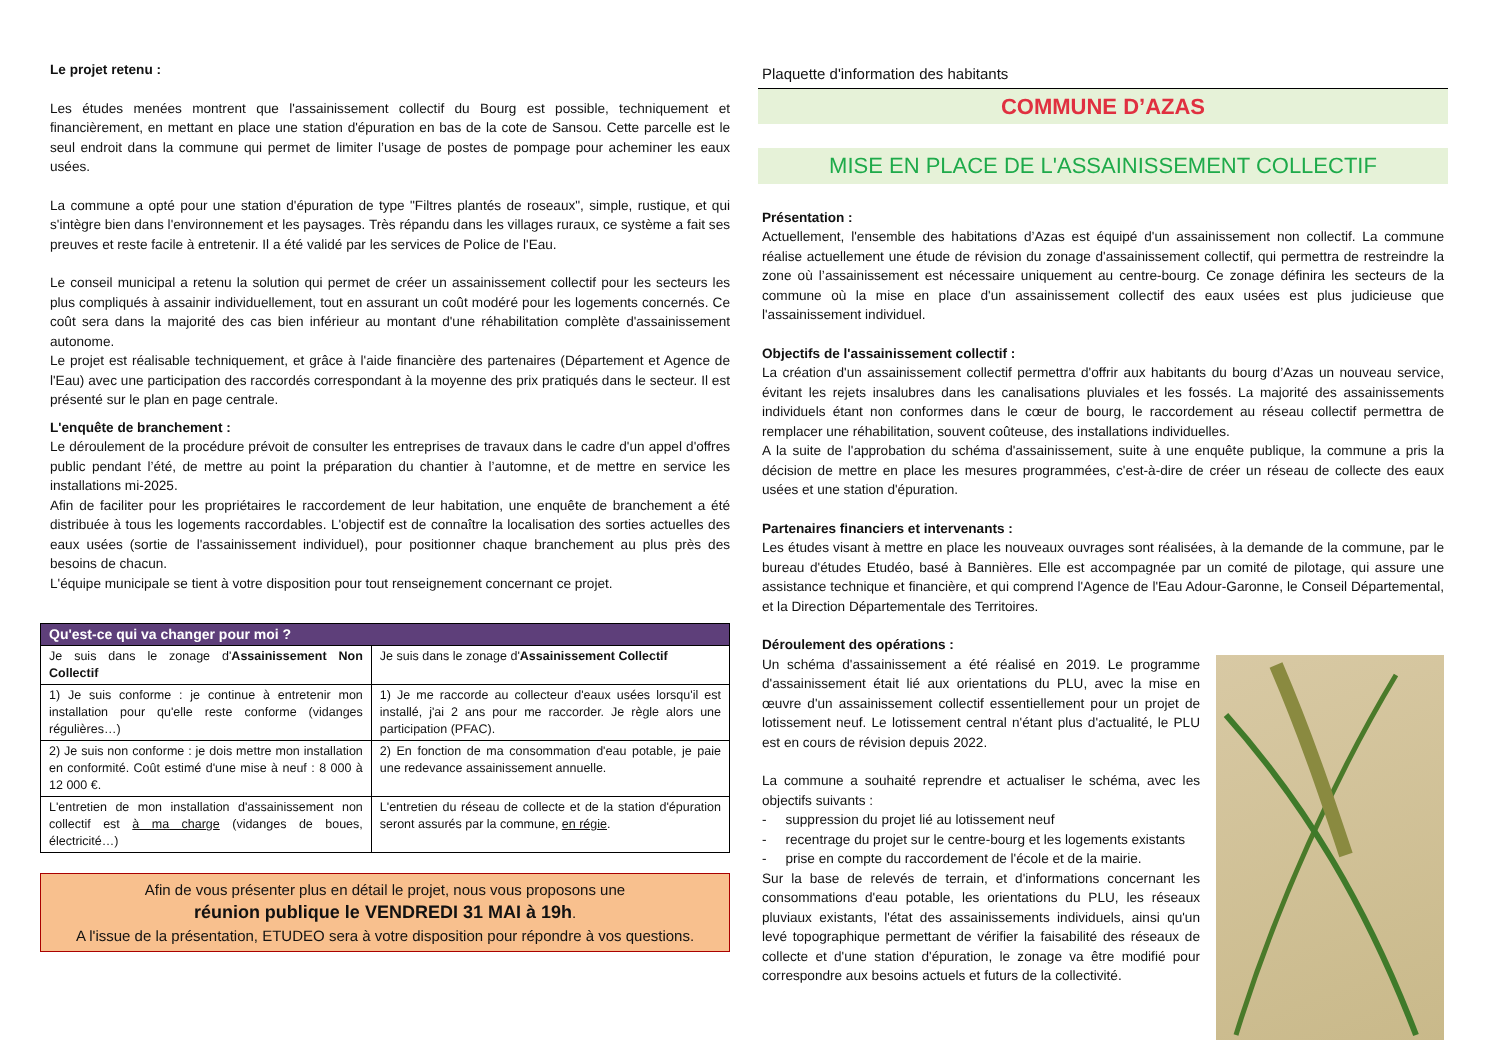Le projet retenu :
Les études menées montrent que l'assainissement collectif du Bourg est possible, techniquement et financièrement, en mettant en place une station d'épuration en bas de la cote de Sansou. Cette parcelle est le seul endroit dans la commune qui permet de limiter l’usage de postes de pompage pour acheminer les eaux usées.
La commune a opté pour une station d'épuration de type "Filtres plantés de roseaux", simple, rustique, et qui s'intègre bien dans l'environnement et les paysages. Très répandu dans les villages ruraux, ce système a fait ses preuves et reste facile à entretenir. Il a été validé par les services de Police de l'Eau.
Le conseil municipal a retenu la solution qui permet de créer un assainissement collectif pour les secteurs les plus compliqués à assainir individuellement, tout en assurant un coût modéré pour les logements concernés. Ce coût sera dans la majorité des cas bien inférieur au montant d'une réhabilitation complète d'assainissement autonome.
Le projet est réalisable techniquement, et grâce à l'aide financière des partenaires (Département et Agence de l'Eau) avec une participation des raccordés correspondant à la moyenne des prix pratiqués dans le secteur. Il est présenté sur le plan en page centrale.
L'enquête de branchement :
Le déroulement de la procédure prévoit de consulter les entreprises de travaux dans le cadre d'un appel d'offres public pendant l’été, de mettre au point la préparation du chantier à l’automne, et de mettre en service les installations mi-2025.
Afin de faciliter pour les propriétaires le raccordement de leur habitation, une enquête de branchement a été distribuée à tous les logements raccordables. L'objectif est de connaître la localisation des sorties actuelles des eaux usées (sortie de l'assainissement individuel), pour positionner chaque branchement au plus près des besoins de chacun.
L'équipe municipale se tient à votre disposition pour tout renseignement concernant ce projet.
| Qu'est-ce qui va changer pour moi ? | |
| --- | --- |
| Je suis dans le zonage d' Assainissement Non Collectif | Je suis dans le zonage d' Assainissement Collectif |
| 1) Je suis conforme : je continue à entretenir mon installation pour qu'elle reste conforme (vidanges régulières…) | 1) Je me raccorde au collecteur d'eaux usées lorsqu'il est installé, j'ai 2 ans pour me raccorder. Je règle alors une participation (PFAC). |
| 2) Je suis non conforme : je dois mettre mon installation en conformité. Coût estimé d'une mise à neuf : 8 000 à 12 000 €. | 2) En fonction de ma consommation d'eau potable, je paie une redevance assainissement annuelle. |
| L'entretien de mon installation d'assainissement non collectif est à ma charge (vidanges de boues, électricité…) | L'entretien du réseau de collecte et de la station d'épuration seront assurés par la commune, en régie . |
Afin de vous présenter plus en détail le projet, nous vous proposons une
réunion publique le VENDREDI 31 MAI à 19h.
A l'issue de la présentation, ETUDEO sera à votre disposition pour répondre à vos questions.
Plaquette d'information des habitants
COMMUNE D’AZAS
MISE EN PLACE DE L'ASSAINISSEMENT COLLECTIF
Présentation :
Actuellement, l'ensemble des habitations d’Azas est équipé d'un assainissement non collectif. La commune réalise actuellement une étude de révision du zonage d'assainissement collectif, qui permettra de restreindre la zone où l’assainissement est nécessaire uniquement au centre-bourg. Ce zonage définira les secteurs de la commune où la mise en place d'un assainissement collectif des eaux usées est plus judicieuse que l'assainissement individuel.
Objectifs de l'assainissement collectif :
La création d'un assainissement collectif permettra d'offrir aux habitants du bourg d’Azas un nouveau service, évitant les rejets insalubres dans les canalisations pluviales et les fossés. La majorité des assainissements individuels étant non conformes dans le cœur de bourg, le raccordement au réseau collectif permettra de remplacer une réhabilitation, souvent coûteuse, des installations individuelles.
A la suite de l'approbation du schéma d'assainissement, suite à une enquête publique, la commune a pris la décision de mettre en place les mesures programmées, c'est-à-dire de créer un réseau de collecte des eaux usées et une station d'épuration.
Partenaires financiers et intervenants :
Les études visant à mettre en place les nouveaux ouvrages sont réalisées, à la demande de la commune, par le bureau d'études Etudéo, basé à Bannières. Elle est accompagnée par un comité de pilotage, qui assure une assistance technique et financière, et qui comprend l'Agence de l'Eau Adour-Garonne, le Conseil Départemental, et la Direction Départementale des Territoires.
Déroulement des opérations :
Un schéma d'assainissement a été réalisé en 2019. Le programme d'assainissement était lié aux orientations du PLU, avec la mise en œuvre d'un assainissement collectif essentiellement pour un projet de lotissement neuf. Le lotissement central n'étant plus d'actualité, le PLU est en cours de révision depuis 2022.
La commune a souhaité reprendre et actualiser le schéma, avec les objectifs suivants :
- suppression du projet lié au lotissement neuf
- recentrage du projet sur le centre-bourg et les logements existants
- prise en compte du raccordement de l'école et de la mairie.
Sur la base de relevés de terrain, et d'informations concernant les consommations d'eau potable, les orientations du PLU, les réseaux pluviaux existants, l'état des assainissements individuels, ainsi qu'un levé topographique permettant de vérifier la faisabilité des réseaux de collecte et d'une station d'épuration, le zonage va être modifié pour correspondre aux besoins actuels et futurs de la collectivité.